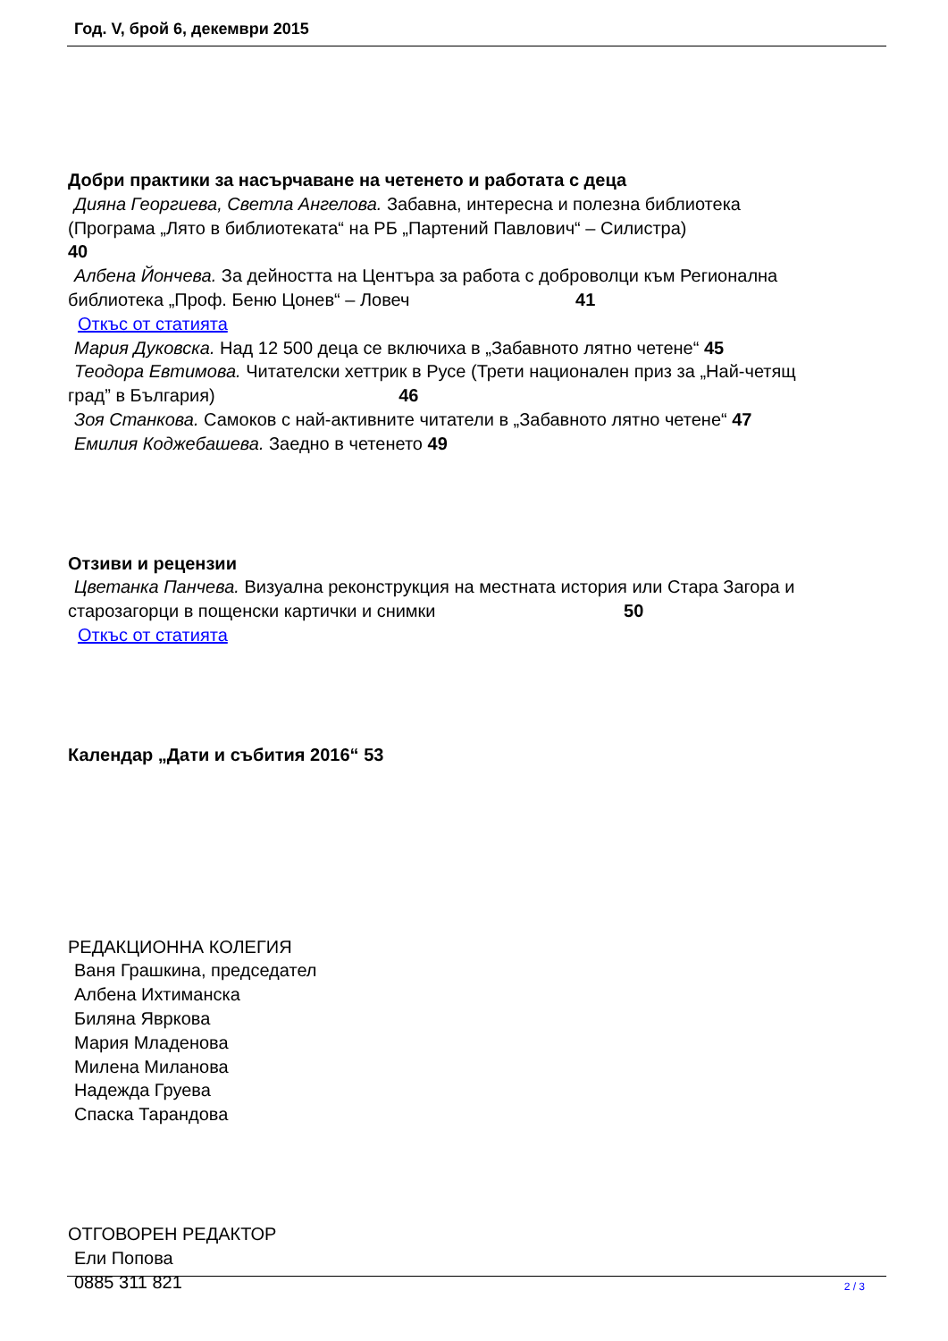Год. V, брой 6, декември 2015
Добри практики за насърчаване на четенето и работата с деца
Дияна Георгиева, Светла Ангелова. Забавна, интересна и полезна библиотека
(Програма „Лято в библиотеката“ на РБ „Партений Павлович“ – Силистра)
40
Албена Йончева. За дейността на Центъра за работа с доброволци към Регионална
библиотека „Проф. Беню Цонев“ – Ловеч 41
Откъс от статията
Мария Дуковска. Над 12 500 деца се включиха в „Забавното лятно четене“ 45
Теодора Евтимова. Читателски хеттрик в Русе (Трети национален приз за „Най-четящ
град” в България) 46
Зоя Станкова. Самоков с най-активните читатели в „Забавното лятно четене“ 47
Емилия Коджебашева. Заедно в четенето 49
Отзиви и рецензии
Цветанка Панчева. Визуална реконструкция на местната история или Стара Загора и
старозагорци в пощенски картички и снимки 50
Откъс от статията
Календар „Дати и събития 2016“ 53
РЕДАКЦИОННА КОЛЕГИЯ
Ваня Грашкина, председател
Албена Ихтиманска
Биляна Явркова
Мария Младенова
Милена Миланова
Надежда Груева
Спаска Тарандова
ОТГОВОРЕН РЕДАКТОР
Ели Попова
0885 311 821
2 / 3